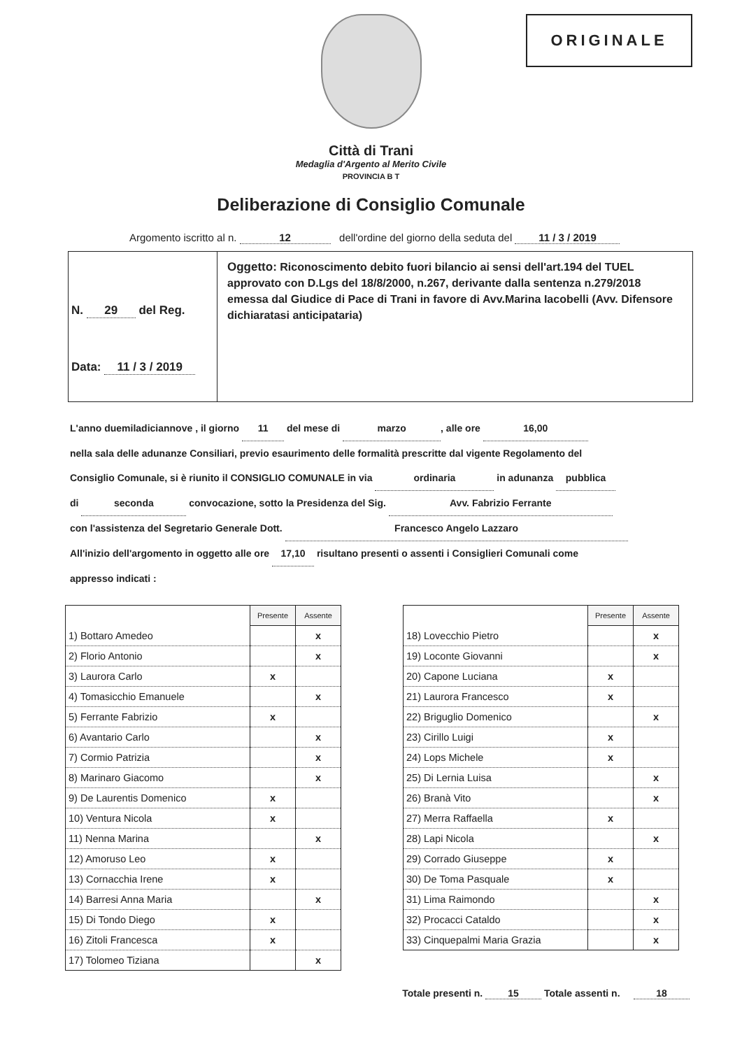ORIGINALE
Città di Trani
Medaglia d'Argento al Merito Civile
PROVINCIA B T
Deliberazione di Consiglio Comunale
Argomento iscritto al n. 12 dell'ordine del giorno della seduta del 11 / 3 / 2019
N. 29 del Reg.
Data: 11 / 3 / 2019
Oggetto: Riconoscimento debito fuori bilancio ai sensi dell'art.194 del TUEL approvato con D.Lgs del 18/8/2000, n.267, derivante dalla sentenza n.279/2018 emessa dal Giudice di Pace di Trani in favore di Avv.Marina Iacobelli (Avv. Difensore dichiaratasi anticipataria)
L'anno duemiladiciannove , il giorno 11 del mese di marzo, alle ore 16,00
nella sala delle adunanze Consiliari, previo esaurimento delle formalità prescritte dal vigente Regolamento del
Consiglio Comunale, si è riunito il CONSIGLIO COMUNALE in via ordinaria in adunanza pubblica
di seconda convocazione, sotto la Presidenza del Sig. Avv. Fabrizio Ferrante
con l'assistenza del Segretario Generale Dott. Francesco Angelo Lazzaro
All'inizio dell'argomento in oggetto alle ore 17,10 risultano presenti o assenti i Consiglieri Comunali come
appresso indicati :
| | Presente | Assente |
| 1) Bottaro Amedeo | | x |
| 2) Florio Antonio | | x |
| 3) Laurora Carlo | x | |
| 4) Tomasicchio Emanuele | | x |
| 5) Ferrante Fabrizio | x | |
| 6) Avantario Carlo | | x |
| 7) Cormio Patrizia | | x |
| 8) Marinaro Giacomo | | x |
| 9) De Laurentis Domenico | x | |
| 10) Ventura Nicola | x | |
| 11) Nenna Marina | | x |
| 12) Amoruso Leo | x | |
| 13) Cornacchia Irene | x | |
| 14) Barresi Anna Maria | | x |
| 15) Di Tondo Diego | x | |
| 16) Zitoli Francesca | x | |
| 17) Tolomeo Tiziana | | x |
| | Presente | Assente |
| 18) Lovecchio Pietro | | x |
| 19) Loconte Giovanni | | x |
| 20) Capone Luciana | x | |
| 21) Laurora Francesco | x | |
| 22) Briguglio Domenico | | x |
| 23) Cirillo Luigi | x | |
| 24) Lops Michele | x | |
| 25) Di Lernia Luisa | | x |
| 26) Branà Vito | | x |
| 27) Merra Raffaella | x | |
| 28) Lapi Nicola | | x |
| 29) Corrado Giuseppe | x | |
| 30) De Toma Pasquale | x | |
| 31) Lima Raimondo | | x |
| 32) Procacci Cataldo | | x |
| 33) Cinquepalmi Maria Grazia | | x |
Totale presenti n. 15 Totale assenti n. 18